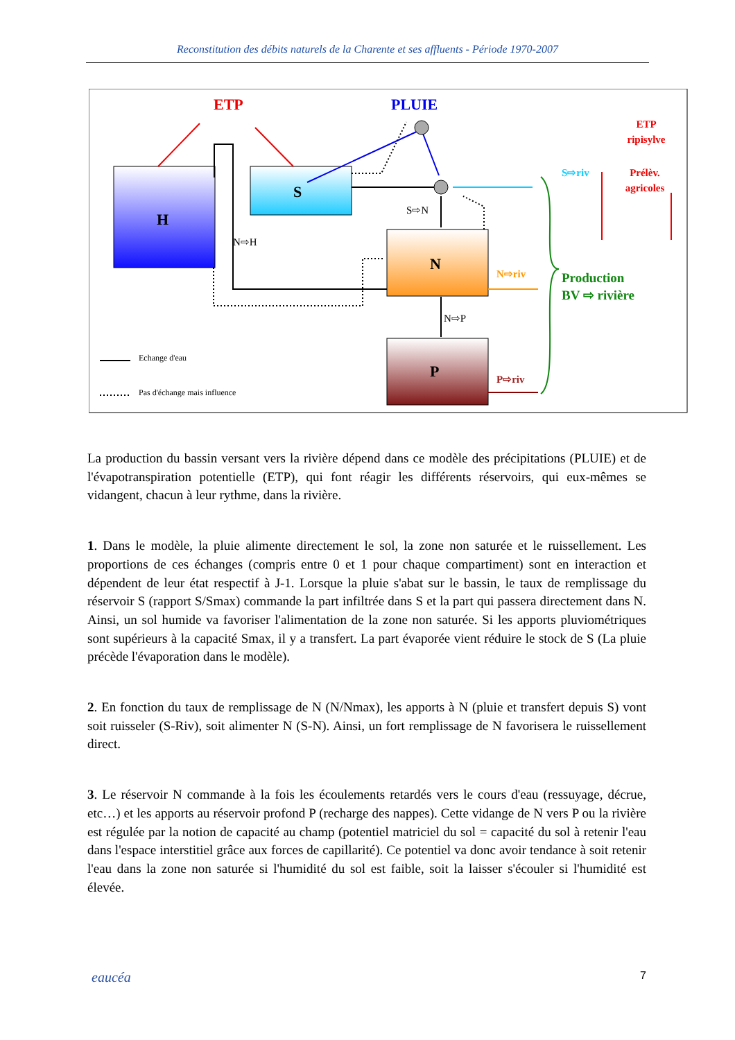Reconstitution des débits naturels de la Charente et ses affluents - Période 1970-2007
H
S
N
P
ETP
PLUIE
ETP
ripisylve
Prélèv.
agricoles
S⇨riv
N⇨riv
P⇨riv
Production
BV ⇨ rivière
S⇨N
N⇨H
N⇨P
Echange d'eau
Pas d'échange mais influence
La production du bassin versant vers la rivière dépend dans ce modèle des précipitations (PLUIE) et de l'évapotranspiration potentielle (ETP), qui font réagir les différents réservoirs, qui eux-mêmes se vidangent, chacun à leur rythme, dans la rivière.
1. Dans le modèle, la pluie alimente directement le sol, la zone non saturée et le ruissellement. Les proportions de ces échanges (compris entre 0 et 1 pour chaque compartiment) sont en interaction et dépendent de leur état respectif à J-1. Lorsque la pluie s'abat sur le bassin, le taux de remplissage du réservoir S (rapport S/Smax) commande la part infiltrée dans S et la part qui passera directement dans N. Ainsi, un sol humide va favoriser l'alimentation de la zone non saturée. Si les apports pluviométriques sont supérieurs à la capacité Smax, il y a transfert. La part évaporée vient réduire le stock de S (La pluie précède l'évaporation dans le modèle).
2. En fonction du taux de remplissage de N (N/Nmax), les apports à N (pluie et transfert depuis S) vont soit ruisseler (S-Riv), soit alimenter N (S-N). Ainsi, un fort remplissage de N favorisera le ruissellement direct.
3. Le réservoir N commande à la fois les écoulements retardés vers le cours d'eau (ressuyage, décrue, etc…) et les apports au réservoir profond P (recharge des nappes). Cette vidange de N vers P ou la rivière est régulée par la notion de capacité au champ (potentiel matriciel du sol = capacité du sol à retenir l'eau dans l'espace interstitiel grâce aux forces de capillarité). Ce potentiel va donc avoir tendance à soit retenir l'eau dans la zone non saturée si l'humidité du sol est faible, soit la laisser s'écouler si l'humidité est élevée.
eaucéa 7